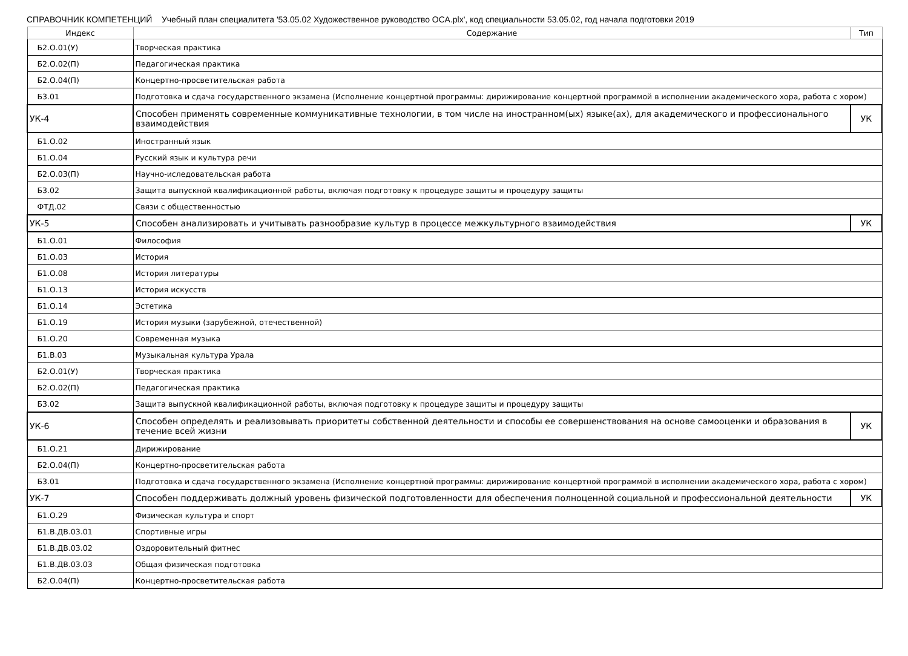СПРАВОЧНИК КОМПЕТЕНЦИЙ Учебный план специалитета '53.05.02 Художественное руководство ОСА.plx', код специальности 53.05.02, год начала подготовки 2019
| Индекс | Содержание | Тип |
| --- | --- | --- |
| Б2.О.01(У) | Творческая практика | |
| Б2.О.02(П) | Педагогическая практика | |
| Б2.О.04(П) | Концертно-просветительская работа | |
| Б3.01 | Подготовка и сдача государственного экзамена (Исполнение концертной программы: дирижирование концертной программой в исполнении академического хора, работа с хором) | |
| УК-4 | Способен применять современные коммуникативные технологии, в том числе на иностранном(ых) языке(ах), для академического и профессионального взаимодействия | УК |
| Б1.О.02 | Иностранный язык | |
| Б1.О.04 | Русский язык и культура речи | |
| Б2.О.03(П) | Научно-иследовательская работа | |
| Б3.02 | Защита выпускной квалификационной работы, включая подготовку к процедуре защиты и процедуру защиты | |
| ФТД.02 | Связи с общественностью | |
| УК-5 | Способен анализировать и учитывать разнообразие культур в процессе межкультурного взаимодействия | УК |
| Б1.О.01 | Философия | |
| Б1.О.03 | История | |
| Б1.О.08 | История литературы | |
| Б1.О.13 | История искусств | |
| Б1.О.14 | Эстетика | |
| Б1.О.19 | История музыки (зарубежной, отечественной) | |
| Б1.О.20 | Современная музыка | |
| Б1.В.03 | Музыкальная культура Урала | |
| Б2.О.01(У) | Творческая практика | |
| Б2.О.02(П) | Педагогическая практика | |
| Б3.02 | Защита выпускной квалификационной работы, включая подготовку к процедуре защиты и процедуру защиты | |
| УК-6 | Способен определять и реализовывать приоритеты собственной деятельности и способы ее совершенствования на основе самооценки и образования в течение всей жизни | УК |
| Б1.О.21 | Дирижирование | |
| Б2.О.04(П) | Концертно-просветительская работа | |
| Б3.01 | Подготовка и сдача государственного экзамена (Исполнение концертной программы: дирижирование концертной программой в исполнении академического хора, работа с хором) | |
| УК-7 | Способен поддерживать должный уровень физической подготовленности для обеспечения полноценной социальной и профессиональной деятельности | УК |
| Б1.О.29 | Физическая культура и спорт | |
| Б1.В.ДВ.03.01 | Спортивные игры | |
| Б1.В.ДВ.03.02 | Оздоровительный фитнес | |
| Б1.В.ДВ.03.03 | Общая физическая подготовка | |
| Б2.О.04(П) | Концертно-просветительская работа | |